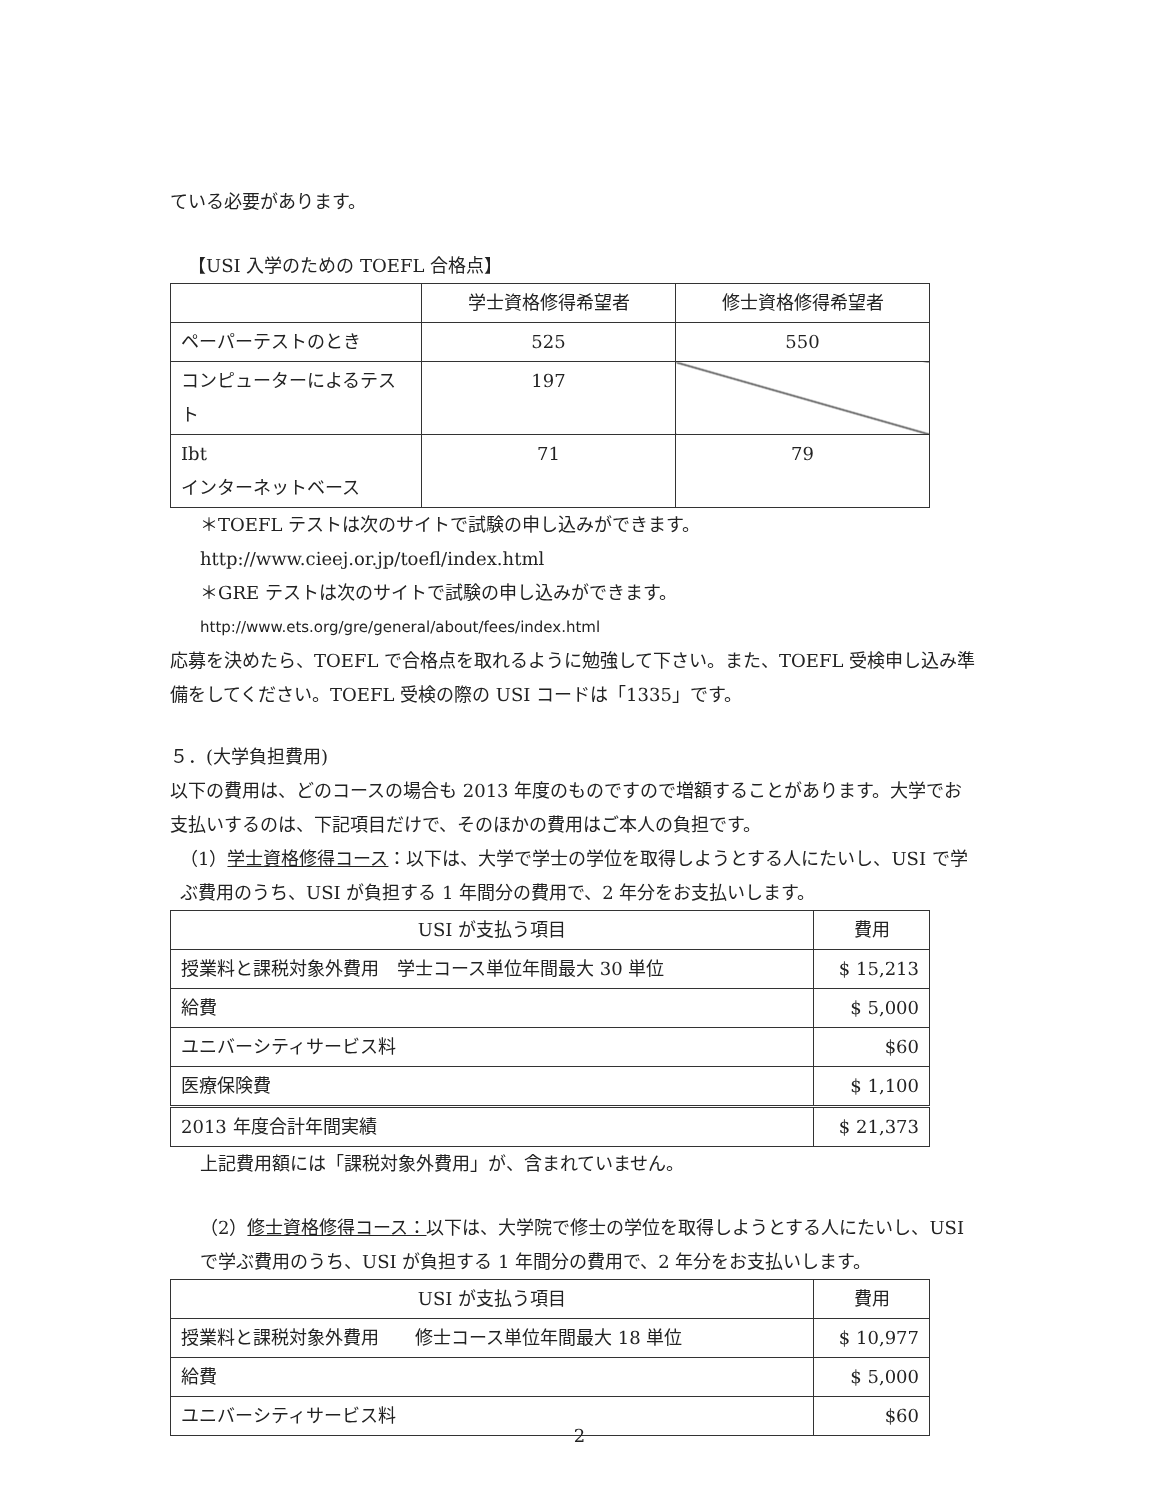ている必要があります。
【USI 入学のための TOEFL 合格点】
| | 学士資格修得希望者 | 修士資格修得希望者 |
| --- | --- | --- |
| ペーパーテストのとき | 525 | 550 |
| コンピューターによるテスト | 197 | |
| Ibt インターネットベース | 71 | 79 |
＊TOEFL テストは次のサイトで試験の申し込みができます。
http://www.cieej.or.jp/toefl/index.html
＊GRE テストは次のサイトで試験の申し込みができます。
http://www.ets.org/gre/general/about/fees/index.html
応募を決めたら、TOEFL で合格点を取れるように勉強して下さい。また、TOEFL 受検申し込み準備をしてください。TOEFL 受検の際の USI コードは「1335」です。
５．(大学負担費用)
以下の費用は、どのコースの場合も 2013 年度のものですので増額することがあります。大学でお支払いするのは、下記項目だけで、そのほかの費用はご本人の負担です。
（1）学士資格修得コース：以下は、大学で学士の学位を取得しようとする人にたいし、USI で学ぶ費用のうち、USI が負担する 1 年間分の費用で、2 年分をお支払いします。
| USI が支払う項目 | 費用 |
| --- | --- |
| 授業料と課税対象外費用 学士コース単位年間最大 30 単位 | $ 15,213 |
| 給費 | $ 5,000 |
| ユニバーシティサービス料 | $60 |
| 医療保険費 | $ 1,100 |
| 2013 年度合計年間実績 | $ 21,373 |
上記費用額には「課税対象外費用」が、含まれていません。
（2）修士資格修得コース：以下は、大学院で修士の学位を取得しようとする人にたいし、USI で学ぶ費用のうち、USI が負担する 1 年間分の費用で、2 年分をお支払いします。
| USI が支払う項目 | 費用 |
| --- | --- |
| 授業料と課税対象外費用 修士コース単位年間最大 18 単位 | $ 10,977 |
| 給費 | $ 5,000 |
| ユニバーシティサービス料 | $60 |
2